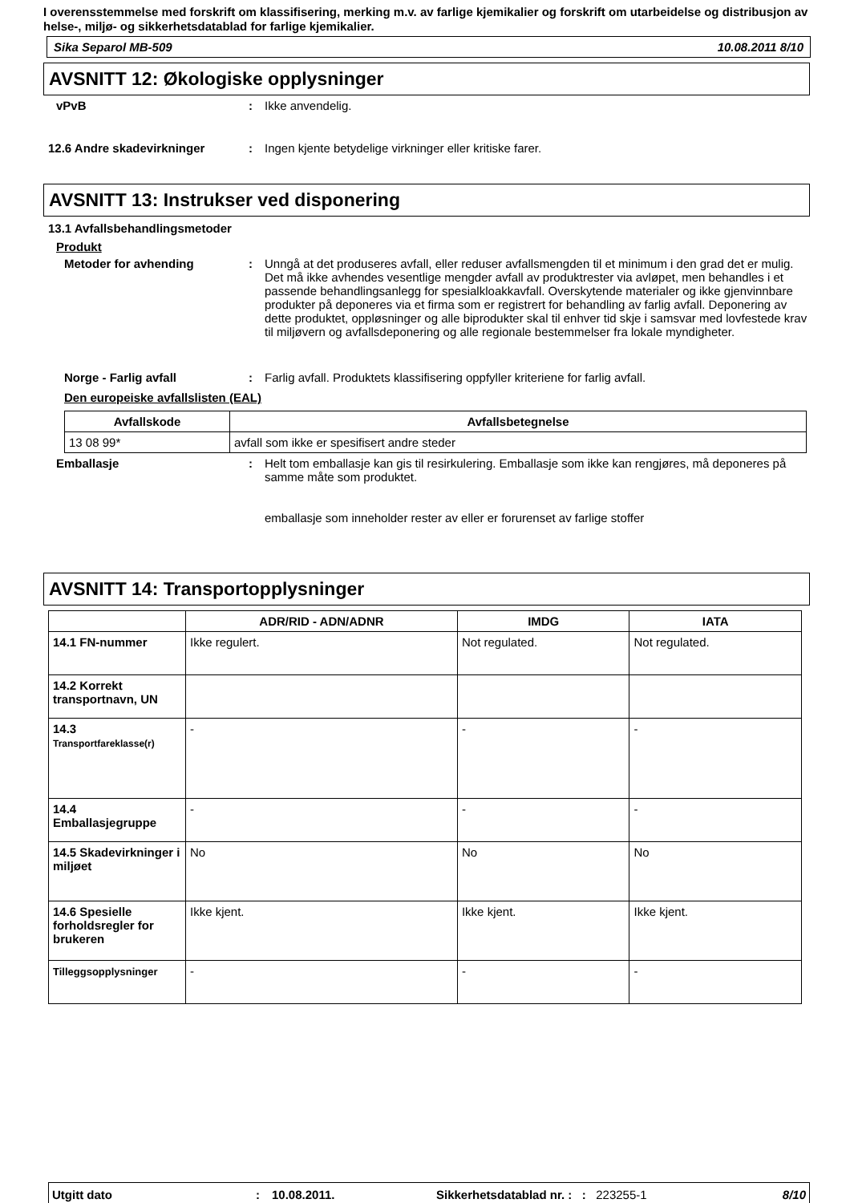I overensstemmelse med forskrift om klassifisering, merking m.v. av farlige kjemikalier og forskrift om utarbeidelse og distribusjon av helse-, miljø- og sikkerhetsdatablad for farlige kjemikalier.
Sika Separol MB-509 10.08.2011 8/10
AVSNITT 12: Økologiske opplysninger
vPvB : Ikke anvendelig.
12.6 Andre skadevirkninger : Ingen kjente betydelige virkninger eller kritiske farer.
AVSNITT 13: Instrukser ved disponering
13.1 Avfallsbehandlingsmetoder
Produkt
Metoder for avhending : Unngå at det produseres avfall, eller reduser avfallsmengden til et minimum i den grad det er mulig. Det må ikke avhendes vesentlige mengder avfall av produktrester via avløpet, men behandles i et passende behandlingsanlegg for spesialkloakkavfall. Overskytende materialer og ikke gjenvinnbare produkter på deponeres via et firma som er registrert for behandling av farlig avfall. Deponering av dette produktet, oppløsninger og alle biprodukter skal til enhver tid skje i samsvar med lovfestede krav til miljøvern og avfallsdeponering og alle regionale bestemmelser fra lokale myndigheter.
Norge - Farlig avfall : Farlig avfall. Produktets klassifisering oppfyller kriteriene for farlig avfall.
Den europeiske avfallslisten (EAL)
| Avfallskode | Avfallsbetegnelse |
| --- | --- |
| 13 08 99* | avfall som ikke er spesifisert andre steder |
Emballasje : Helt tom emballasje kan gis til resirkulering. Emballasje som ikke kan rengjøres, må deponeres på samme måte som produktet.
emballasje som inneholder rester av eller er forurenset av farlige stoffer
AVSNITT 14: Transportopplysninger
| | ADR/RID - ADN/ADNR | IMDG | IATA |
| --- | --- | --- | --- |
| 14.1 FN-nummer | Ikke regulert. | Not regulated. | Not regulated. |
| 14.2 Korrekt transportnavn, UN | | | |
| 14.3 Transportfareklasse(r) | - | - | - |
| 14.4 Emballasjegruppe | - | - | - |
| 14.5 Skadevirkninger i miljøet | No | No | No |
| 14.6 Spesielle forholdsregler for brukeren | Ikke kjent. | Ikke kjent. | Ikke kjent. |
| Tilleggsopplysninger | - | - | - |
Utgitt dato: 10.08.2011. Sikkerhetsdatablad nr. :: 223255-1 8/10